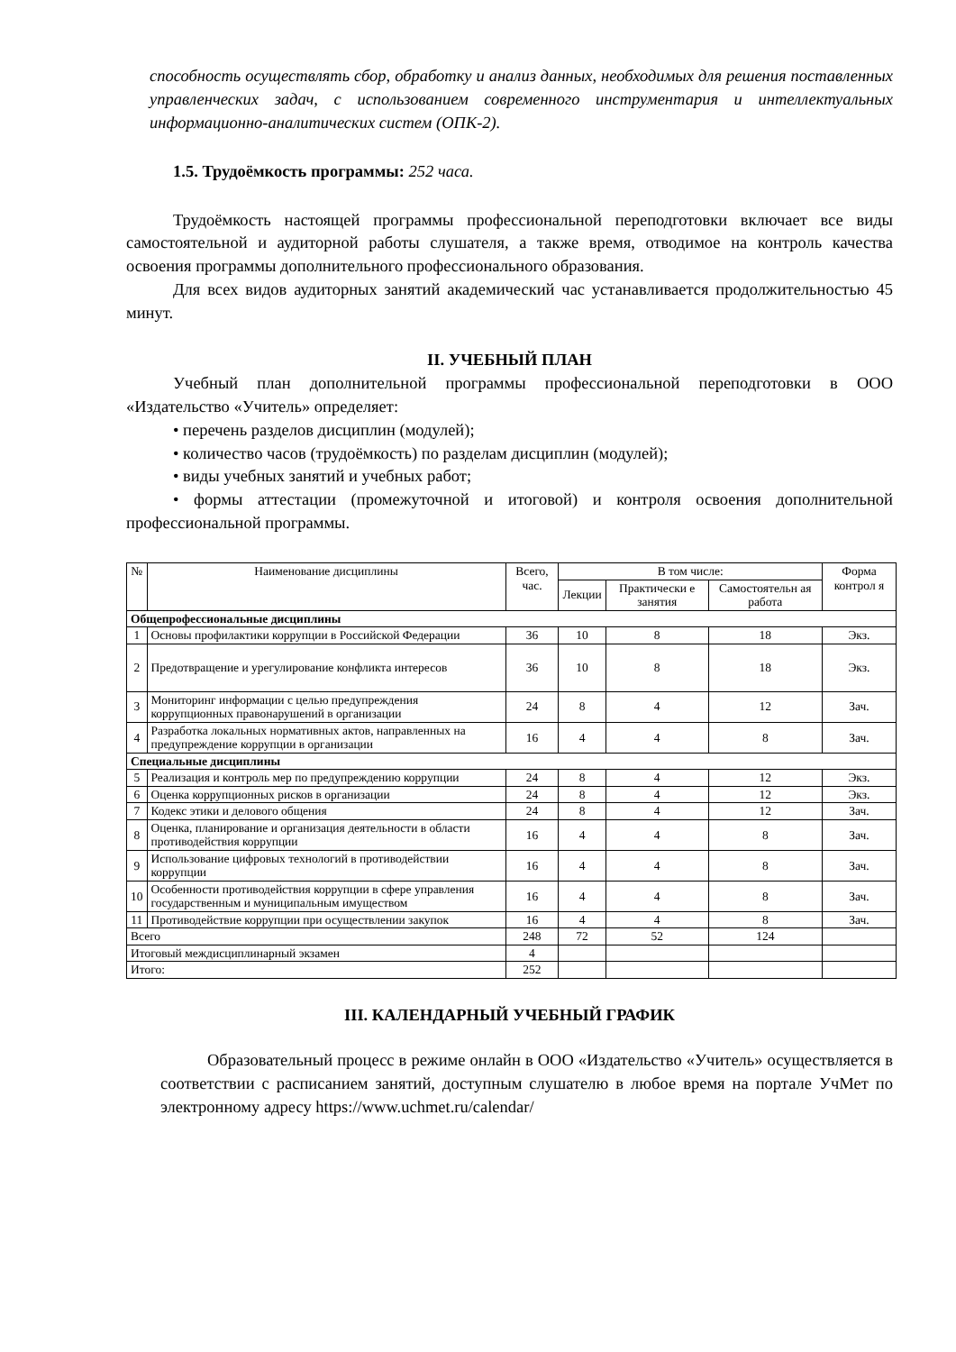способность осуществлять сбор, обработку и анализ данных, необходимых для решения поставленных управленческих задач, с использованием современного инструментария и интеллектуальных информационно-аналитических систем (ОПК-2).
1.5. Трудоёмкость программы: 252 часа.
Трудоёмкость настоящей программы профессиональной переподготовки включает все виды самостоятельной и аудиторной работы слушателя, а также время, отводимое на контроль качества освоения программы дополнительного профессионального образования.
Для всех видов аудиторных занятий академический час устанавливается продолжительностью 45 минут.
II. УЧЕБНЫЙ ПЛАН
Учебный план дополнительной программы профессиональной переподготовки в ООО «Издательство «Учитель» определяет:
• перечень разделов дисциплин (модулей);
• количество часов (трудоёмкость) по разделам дисциплин (модулей);
• виды учебных занятий и учебных работ;
• формы аттестации (промежуточной и итоговой) и контроля освоения дополнительной профессиональной программы.
| № | Наименование дисциплины | Всего, час. | В том числе: | | | Форма контрол я |
| --- | --- | --- | --- | --- | --- | --- |
| | | | Лекции | Практически е занятия | Самостоятельн ая работа | |
| Общепрофессиональные дисциплины | | | | | | |
| 1 | Основы профилактики коррупции в Российской Федерации | 36 | 10 | 8 | 18 | Экз. |
| 2 | Предотвращение и урегулирование конфликта интересов | 36 | 10 | 8 | 18 | Экз. |
| 3 | Мониторинг информации с целью предупреждения коррупционных правонарушений в организации | 24 | 8 | 4 | 12 | Зач. |
| 4 | Разработка локальных нормативных актов, направленных на предупреждение коррупции в организации | 16 | 4 | 4 | 8 | Зач. |
| Специальные дисциплины | | | | | | |
| 5 | Реализация и контроль мер по предупреждению коррупции | 24 | 8 | 4 | 12 | Экз. |
| 6 | Оценка коррупционных рисков в организации | 24 | 8 | 4 | 12 | Экз. |
| 7 | Кодекс этики и делового общения | 24 | 8 | 4 | 12 | Зач. |
| 8 | Оценка, планирование и организация деятельности в области противодействия коррупции | 16 | 4 | 4 | 8 | Зач. |
| 9 | Использование цифровых технологий в противодействии коррупции | 16 | 4 | 4 | 8 | Зач. |
| 10 | Особенности противодействия коррупции в сфере управления государственным и муниципальным имуществом | 16 | 4 | 4 | 8 | Зач. |
| 11 | Противодействие коррупции при осуществлении закупок | 16 | 4 | 4 | 8 | Зач. |
| Всего | | 248 | 72 | 52 | 124 | |
| Итоговый междисциплинарный экзамен | | 4 | | | | |
| Итого: | | 252 | | | | |
III. КАЛЕНДАРНЫЙ УЧЕБНЫЙ ГРАФИК
Образовательный процесс в режиме онлайн в ООО «Издательство «Учитель» осуществляется в соответствии с расписанием занятий, доступным слушателю в любое время на портале УчМет по электронному адресу https://www.uchmet.ru/calendar/